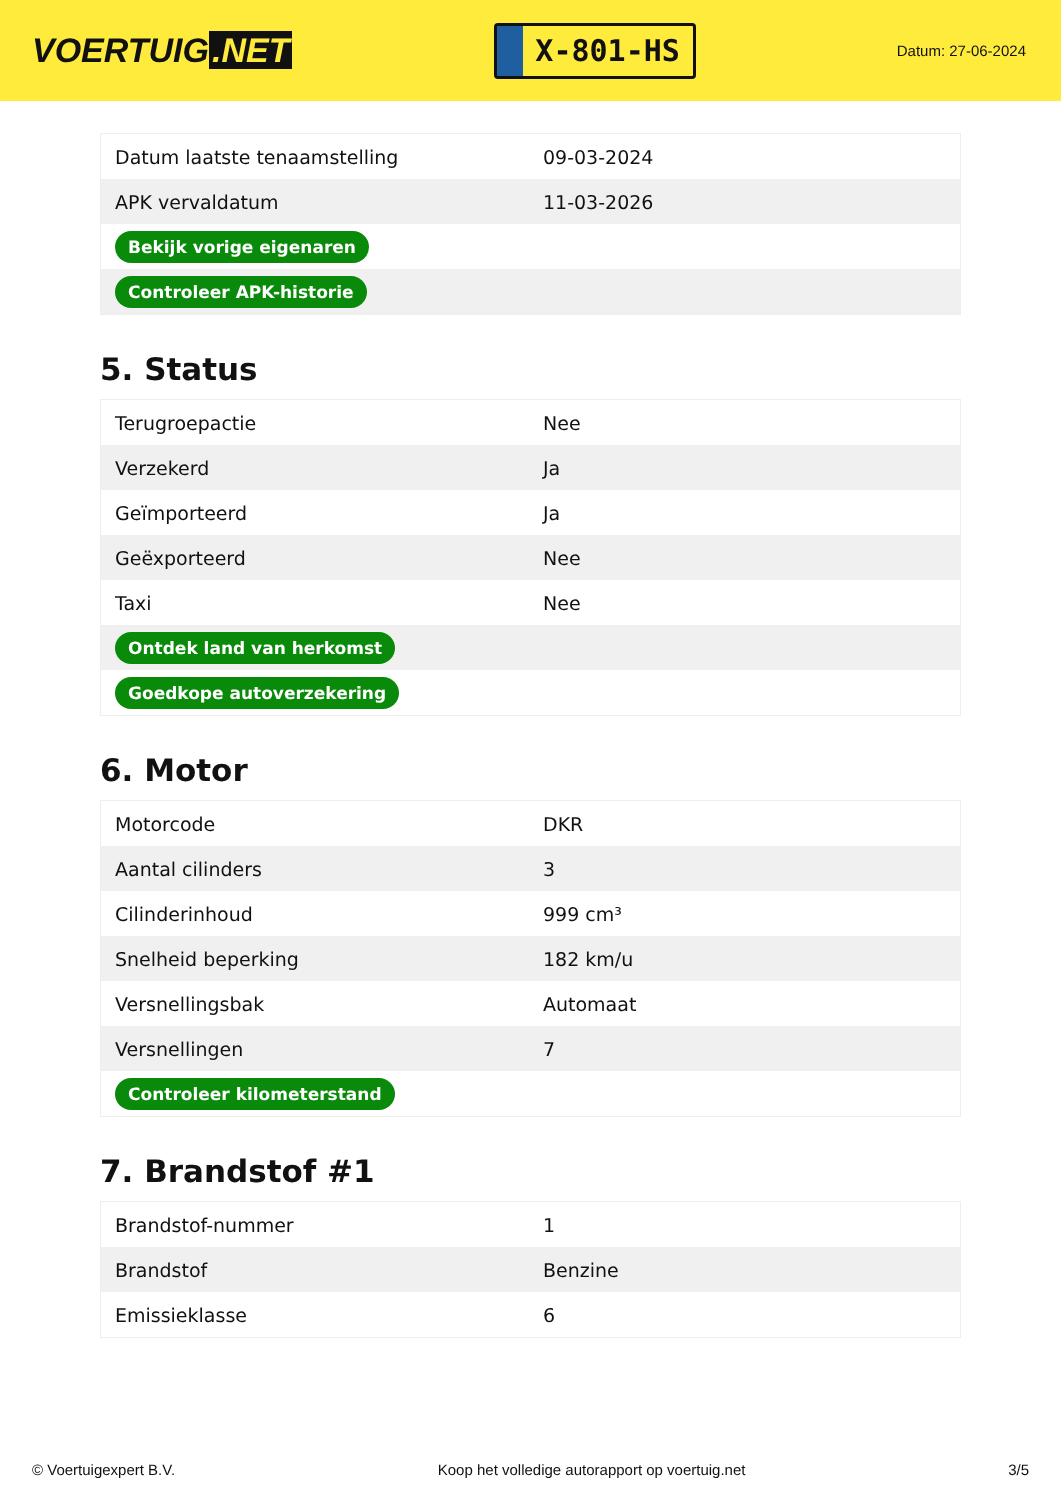VOERTUIG.NET
X-801-HS
Datum: 27-06-2024
| Datum laatste tenaamstelling | 09-03-2024 |
| APK vervaldatum | 11-03-2026 |
| Bekijk vorige eigenaren | |
| Controleer APK-historie | |
5. Status
| Terugroepactie | Nee |
| Verzekerd | Ja |
| Geïmporteerd | Ja |
| Geëxporteerd | Nee |
| Taxi | Nee |
| Ontdek land van herkomst | |
| Goedkope autoverzekering | |
6. Motor
| Motorcode | DKR |
| Aantal cilinders | 3 |
| Cilinderinhoud | 999 cm³ |
| Snelheid beperking | 182 km/u |
| Versnellingsbak | Automaat |
| Versnellingen | 7 |
| Controleer kilometerstand | |
7. Brandstof #1
| Brandstof-nummer | 1 |
| Brandstof | Benzine |
| Emissieklasse | 6 |
© Voertuigexpert B.V. Koop het volledige autorapport op voertuig.net 3/5